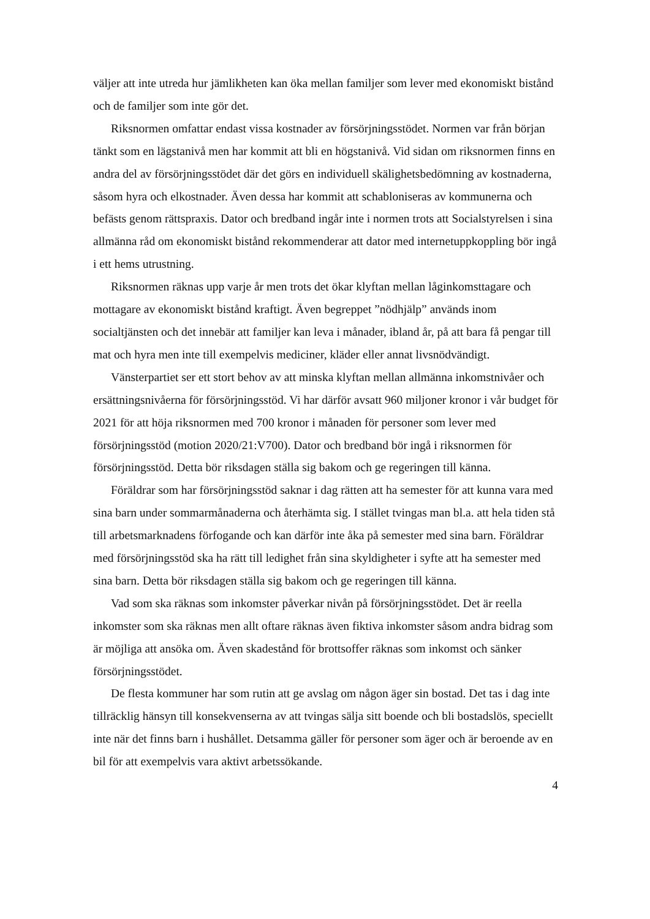väljer att inte utreda hur jämlikheten kan öka mellan familjer som lever med ekonomiskt bistånd och de familjer som inte gör det.
Riksnormen omfattar endast vissa kostnader av försörjningsstödet. Normen var från början tänkt som en lägstanivå men har kommit att bli en högstanivå. Vid sidan om riksnormen finns en andra del av försörjningsstödet där det görs en individuell skälighetsbedömning av kostnaderna, såsom hyra och elkostnader. Även dessa har kommit att schabloniseras av kommunerna och befästs genom rättspraxis. Dator och bredband ingår inte i normen trots att Socialstyrelsen i sina allmänna råd om ekonomiskt bistånd rekommenderar att dator med internetuppkoppling bör ingå i ett hems utrustning.
Riksnormen räknas upp varje år men trots det ökar klyftan mellan låginkomsttagare och mottagare av ekonomiskt bistånd kraftigt. Även begreppet ”nödhjälp” används inom socialtjänsten och det innebär att familjer kan leva i månader, ibland år, på att bara få pengar till mat och hyra men inte till exempelvis mediciner, kläder eller annat livsnödvändigt.
Vänsterpartiet ser ett stort behov av att minska klyftan mellan allmänna inkomstnivåer och ersättningsnivåerna för försörjningsstöd. Vi har därför avsatt 960 miljoner kronor i vår budget för 2021 för att höja riksnormen med 700 kronor i månaden för personer som lever med försörjningsstöd (motion 2020/21:V700). Dator och bredband bör ingå i riksnormen för försörjningsstöd. Detta bör riksdagen ställa sig bakom och ge regeringen till känna.
Föräldrar som har försörjningsstöd saknar i dag rätten att ha semester för att kunna vara med sina barn under sommarmånaderna och återhämta sig. I stället tvingas man bl.a. att hela tiden stå till arbetsmarknadens förfogande och kan därför inte åka på semester med sina barn. Föräldrar med försörjningsstöd ska ha rätt till ledighet från sina skyldigheter i syfte att ha semester med sina barn. Detta bör riksdagen ställa sig bakom och ge regeringen till känna.
Vad som ska räknas som inkomster påverkar nivån på försörjningsstödet. Det är reella inkomster som ska räknas men allt oftare räknas även fiktiva inkomster såsom andra bidrag som är möjliga att ansöka om. Även skadestånd för brottsoffer räknas som inkomst och sänker försörjningsstödet.
De flesta kommuner har som rutin att ge avslag om någon äger sin bostad. Det tas i dag inte tillräcklig hänsyn till konsekvenserna av att tvingas sälja sitt boende och bli bostadslös, speciellt inte när det finns barn i hushållet. Detsamma gäller för personer som äger och är beroende av en bil för att exempelvis vara aktivt arbetssökande.
4